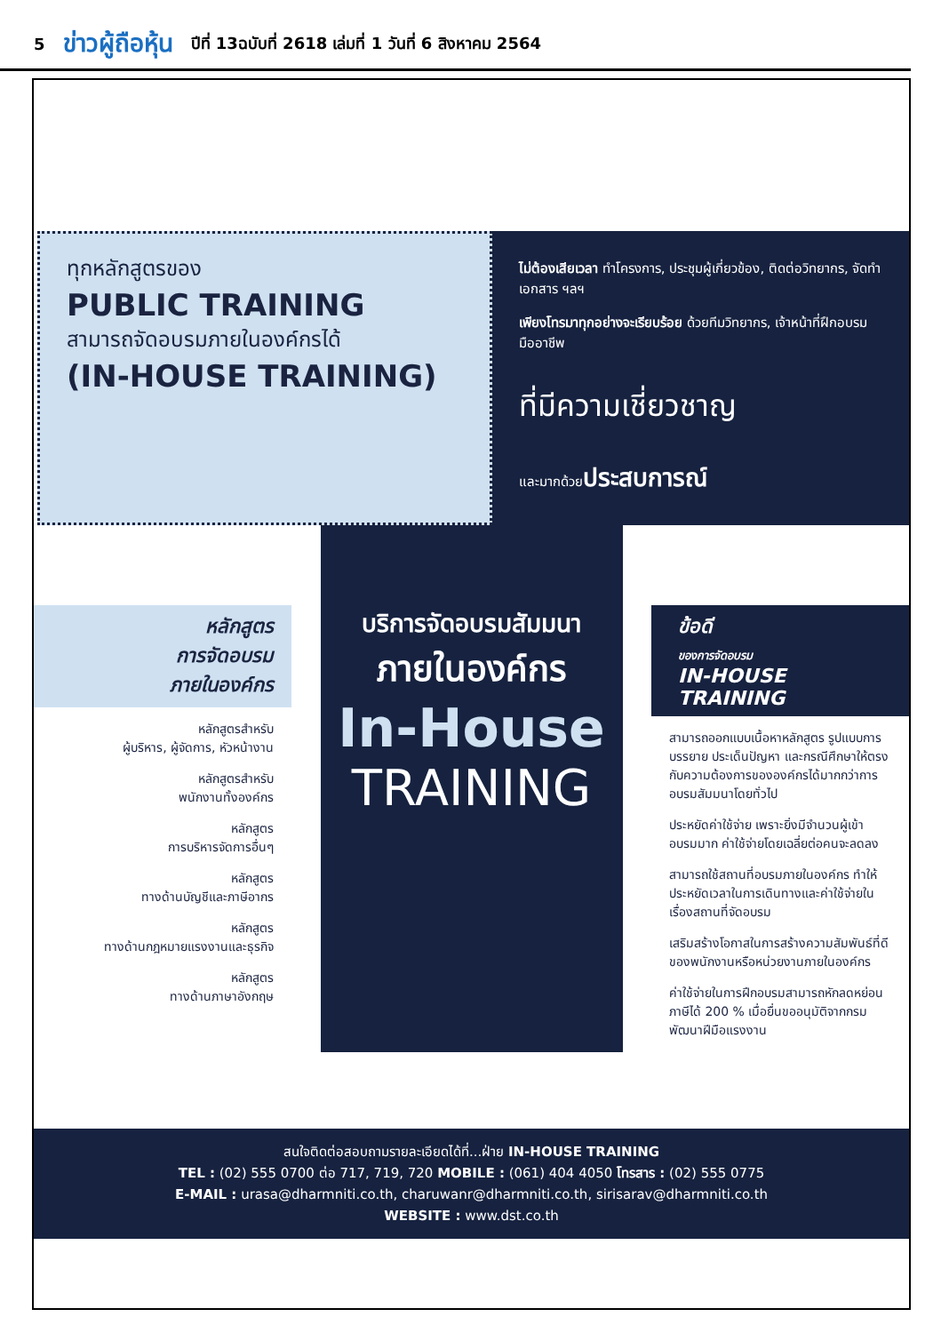5 ข่าวผู้ถือหุ้น ปีที่ 13ฉบับที่ 2618 เล่มที่ 1 วันที่ 6 สิงหาคม 2564
ทุกหลักสูตรของ
PUBLIC TRAINING
สามารถจัดอบรมภายในองค์กรได้
(IN-HOUSE TRAINING)
ไม่ต้องเสียเวลา ทำโครงการ, ประชุมผู้เกี่ยวข้อง, ติดต่อวิทยากร, จัดทำเอกสาร ฯลฯ
เพียงโทรมาทุกอย่างจะเรียบร้อย ด้วยทีมวิทยากร, เจ้าหน้าที่ฝึกอบรมมืออาชีพ
ที่มีความเชี่ยวชาญ
และมากด้วยประสบการณ์
หลักสูตร
การจัดอบรม
ภายในองค์กร
หลักสูตรสำหรับ
ผู้บริหาร, ผู้จัดการ, หัวหน้างาน
หลักสูตรสำหรับ
พนักงานทั้งองค์กร
หลักสูตร
การบริหารจัดการอื่นๆ
หลักสูตร
ทางด้านบัญชีและภาษีอากร
หลักสูตร
ทางด้านกฎหมายแรงงานและธุรกิจ
หลักสูตร
ทางด้านภาษาอังกฤษ
บริการจัดอบรมสัมมนา
ภายในองค์กร
In-House
TRAINING
ข้อดี
ของการจัดอบรม
IN-HOUSE TRAINING
สามารถออกแบบเนื้อหาหลักสูตร รูปแบบการบรรยาย ประเด็นปัญหา และกรณีศึกษาให้ตรงกับความต้องการขององค์กรได้มากกว่าการอบรมสัมมนาโดยทั่วไป
ประหยัดค่าใช้จ่าย เพราะยิ่งมีจำนวนผู้เข้าอบรมมาก ค่าใช้จ่ายโดยเฉลี่ยต่อคนจะลดลง
สามารถใช้สถานที่อบรมภายในองค์กร ทำให้ประหยัดเวลาในการเดินทางและค่าใช้จ่ายในเรื่องสถานที่จัดอบรม
เสริมสร้างโอกาสในการสร้างความสัมพันธ์ที่ดีของพนักงานหรือหน่วยงานภายในองค์กร
ค่าใช้จ่ายในการฝึกอบรมสามารถหักลดหย่อนภาษีได้ 200 % เมื่อยื่นขออนุมัติจากกรมพัฒนาฝีมือแรงงาน
สนใจติดต่อสอบถามรายละเอียดได้ที่...ฝ่าย IN-HOUSE TRAINING
TEL : (02) 555 0700 ต่อ 717, 719, 720 MOBILE : (061) 404 4050 โทรสาร : (02) 555 0775
E-MAIL : urasa@dharmniti.co.th, charuwanr@dharmniti.co.th, sirisarav@dharmniti.co.th
WEBSITE : www.dst.co.th